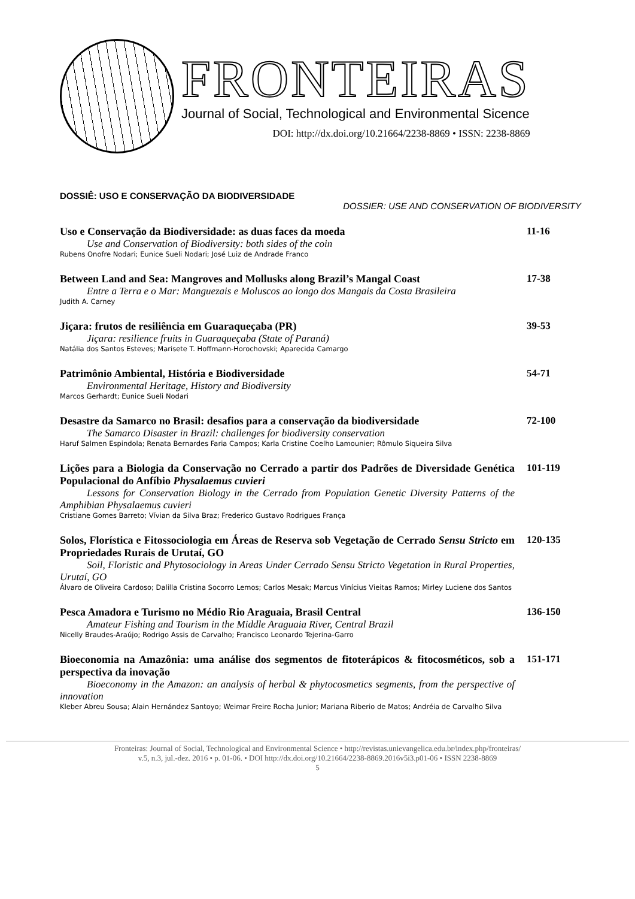FRONTEIRAS
Journal of Social, Technological and Environmental Sicence
DOI: http://dx.doi.org/10.21664/2238-8869 • ISSN: 2238-8869
DOSSIÊ: USO E CONSERVAÇÃO DA BIODIVERSIDADE
DOSSIER: USE AND CONSERVATION OF BIODIVERSITY
Uso e Conservação da Biodiversidade: as duas faces da moeda
Use and Conservation of Biodiversity: both sides of the coin
Rubens Onofre Nodari; Eunice Sueli Nodari; José Luiz de Andrade Franco
11-16
Between Land and Sea: Mangroves and Mollusks along Brazil’s Mangal Coast
Entre a Terra e o Mar: Manguezais e Moluscos ao longo dos Mangais da Costa Brasileira
Judith A. Carney
17-38
Jiçara: frutos de resiliência em Guaraqueçaba (PR)
Jiçara: resilience fruits in Guaraqueçaba (State of Paraná)
Natália dos Santos Esteves; Marisete T. Hoffmann-Horochovski; Aparecida Camargo
39-53
Patrimônio Ambiental, História e Biodiversidade
Environmental Heritage, History and Biodiversity
Marcos Gerhardt; Eunice Sueli Nodari
54-71
Desastre da Samarco no Brasil: desafios para a conservação da biodiversidade
The Samarco Disaster in Brazil: challenges for biodiversity conservation
Haruf Salmen Espindola; Renata Bernardes Faria Campos; Karla Cristine Coelho Lamounier; Rômulo Siqueira Silva
72-100
Lições para a Biologia da Conservação no Cerrado a partir dos Padrões de Diversidade Genética Populacional do Anfíbio Physalaemus cuvieri
Lessons for Conservation Biology in the Cerrado from Population Genetic Diversity Patterns of the Amphibian Physalaemus cuvieri
Cristiane Gomes Barreto; Vívian da Silva Braz; Frederico Gustavo Rodrigues França
101-119
Solos, Florística e Fitossociologia em Áreas de Reserva sob Vegetação de Cerrado Sensu Stricto em Propriedades Rurais de Urutaí, GO
Soil, Floristic and Phytosociology in Areas Under Cerrado Sensu Stricto Vegetation in Rural Properties, Urutaí, GO
Álvaro de Oliveira Cardoso; Dalilla Cristina Socorro Lemos; Carlos Mesak; Marcus Vinícius Vieitas Ramos; Mirley Luciene dos Santos
120-135
Pesca Amadora e Turismo no Médio Rio Araguaia, Brasil Central
Amateur Fishing and Tourism in the Middle Araguaia River, Central Brazil
Nicelly Braudes-Araújo; Rodrigo Assis de Carvalho; Francisco Leonardo Tejerina-Garro
136-150
Bioeconomia na Amazônia: uma análise dos segmentos de fitoterápicos & fitocosméticos, sob a perspectiva da inovação
Bioeconomy in the Amazon: an analysis of herbal & phytocosmetics segments, from the perspective of innovation
Kleber Abreu Sousa; Alain Hernández Santoyo; Weimar Freire Rocha Junior; Mariana Riberio de Matos; Andréia de Carvalho Silva
151-171
Fronteiras: Journal of Social, Technological and Environmental Science • http://revistas.unievangelica.edu.br/index.php/fronteiras/
v.5, n.3, jul.-dez. 2016 • p. 01-06. • DOI http://dx.doi.org/10.21664/2238-8869.2016v5i3.p01-06 • ISSN 2238-8869
5